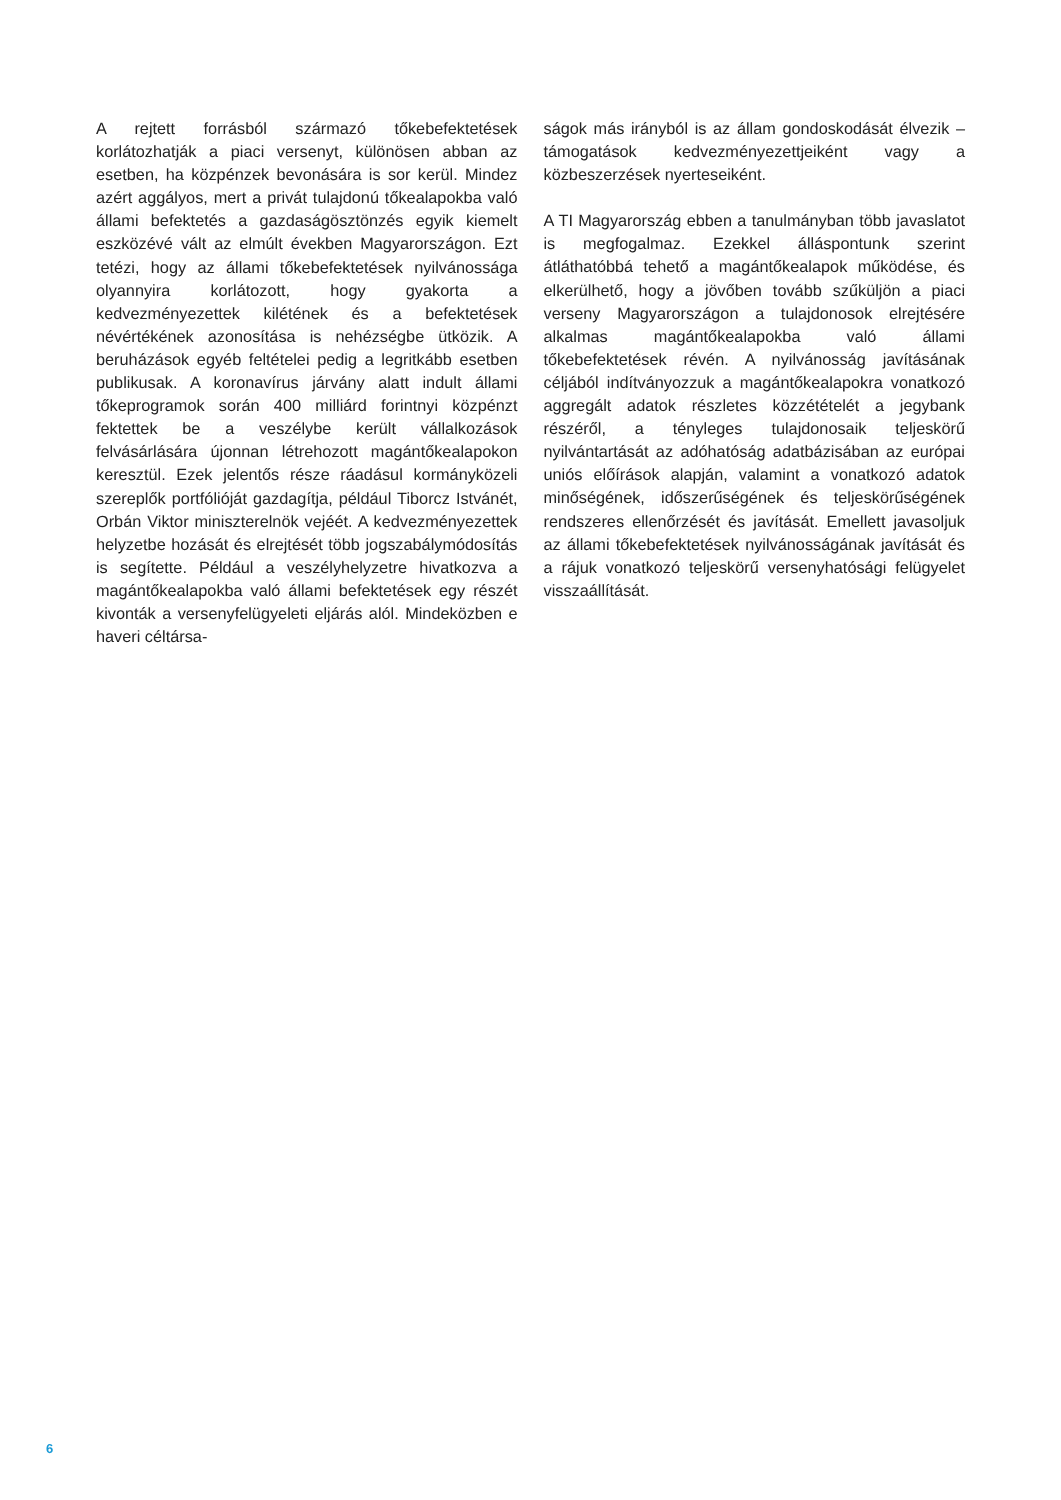A rejtett forrásból származó tőkebefektetések korlátozhatják a piaci versenyt, különösen abban az esetben, ha közpénzek bevonására is sor kerül. Mindez azért aggályos, mert a privát tulajdonú tőkealapokba való állami befektetés a gazdaságösztönzés egyik kiemelt eszközévé vált az elmúlt években Magyarországon. Ezt tetézi, hogy az állami tőkebefektetések nyilvánossága olyannyira korlátozott, hogy gyakorta a kedvezményezettek kilétének és a befektetések névértékének azonosítása is nehézségbe ütközik. A beruházások egyéb feltételei pedig a legritkább esetben publikusak. A koronavírus járvány alatt indult állami tőkeprogramok során 400 milliárd forintnyi közpénzt fektettek be a veszélybe került vállalkozások felvásárlására újonnan létrehozott magántőkealapokon keresztül. Ezek jelentős része ráadásul kormányközeli szereplők portfólióját gazdagítja, például Tiborcz Istvánét, Orbán Viktor miniszterelnök vejéét. A kedvezményezettek helyzetbe hozását és elrejtését több jogszabálymódosítás is segítette. Például a veszélyhelyzetre hivatkozva a magántőkealapokba való állami befektetések egy részét kivonták a versenyfelügyeleti eljárás alól. Mindeközben e haveri céltársa-
ságok más irányból is az állam gondoskodását élvezik – támogatások kedvezményezettjeiként vagy a közbeszerzések nyerteseiként.
A TI Magyarország ebben a tanulmányban több javaslatot is megfogalmaz. Ezekkel álláspontunk szerint átláthatóbbá tehető a magántőkealapok működése, és elkerülhető, hogy a jövőben tovább szűküljön a piaci verseny Magyarországon a tulajdonosok elrejtésére alkalmas magántőkealapokba való állami tőkebefektetések révén. A nyilvánosság javításának céljából indítványozzuk a magántőkealapokra vonatkozó aggregált adatok részletes közzétételét a jegybank részéről, a tényleges tulajdonosaik teljeskörű nyilvántartását az adóhatóság adatbázisában az európai uniós előírások alapján, valamint a vonatkozó adatok minőségének, időszerűségének és teljeskörűségének rendszeres ellenőrzését és javítását. Emellett javasoljuk az állami tőkebefektetések nyilvánosságának javítását és a rájuk vonatkozó teljeskörű versenyhatósági felügyelet visszaállítását.
6